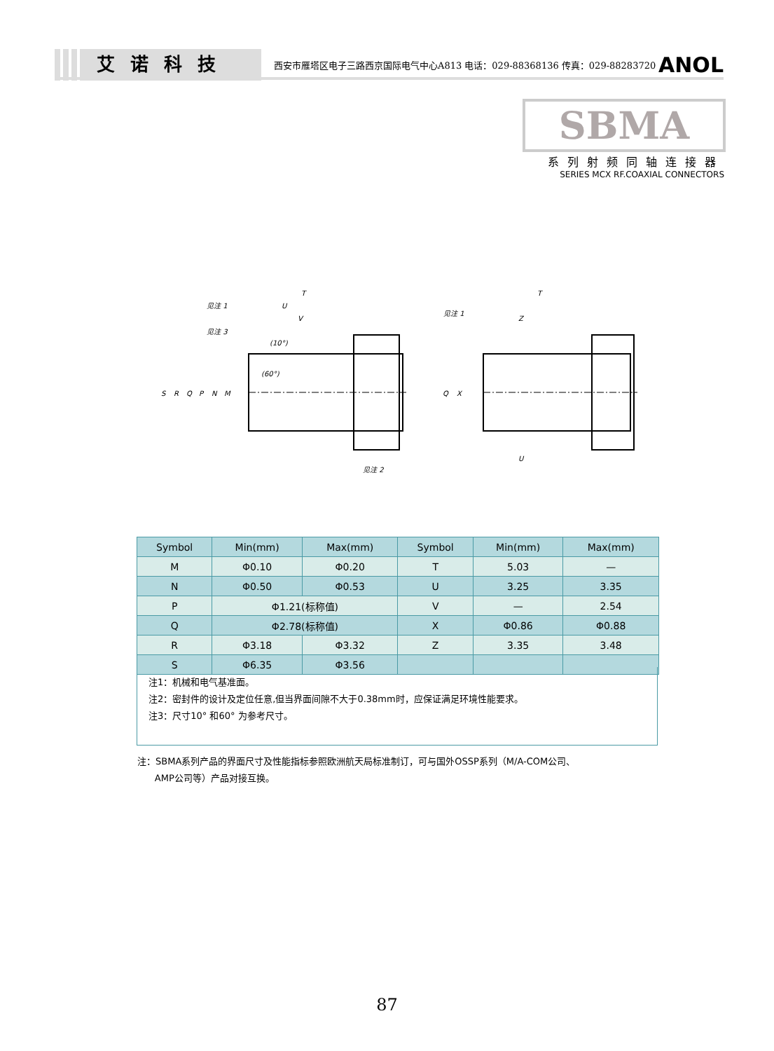艾诺科技
西安市雁塔区电子三路西京国际电气中心A813 电话：029-88368136 传真：029-88283720
ANOL
SBMA
系列射频同轴连接器
SERIES MCX RF.COAXIAL CONNECTORS
T
U
V
见注 1
见注 3
(10°)
(60°)
见注 2
S
R
Q
P
N
M
T
Z
U
见注 1
Q
X
| Symbol | Min(mm) | Max(mm) | Symbol | Min(mm) | Max(mm) |
| --- | --- | --- | --- | --- | --- |
| M | Φ0.10 | Φ0.20 | T | 5.03 | — |
| N | Φ0.50 | Φ0.53 | U | 3.25 | 3.35 |
| P | Φ1.21(标称值) | | V | — | 2.54 |
| Q | Φ2.78(标称值) | | X | Φ0.86 | Φ0.88 |
| R | Φ3.18 | Φ3.32 | Z | 3.35 | 3.48 |
| S | Φ6.35 | Φ3.56 | | | |
注1：机械和电气基准面。
注2：密封件的设计及定位任意,但当界面间隙不大于0.38mm时，应保证满足环境性能要求。
注3：尺寸10° 和60° 为参考尺寸。
注：SBMA系列产品的界面尺寸及性能指标参照欧洲航天局标准制订，可与国外OSSP系列（M/A-COM公司、
AMP公司等）产品对接互换。
87